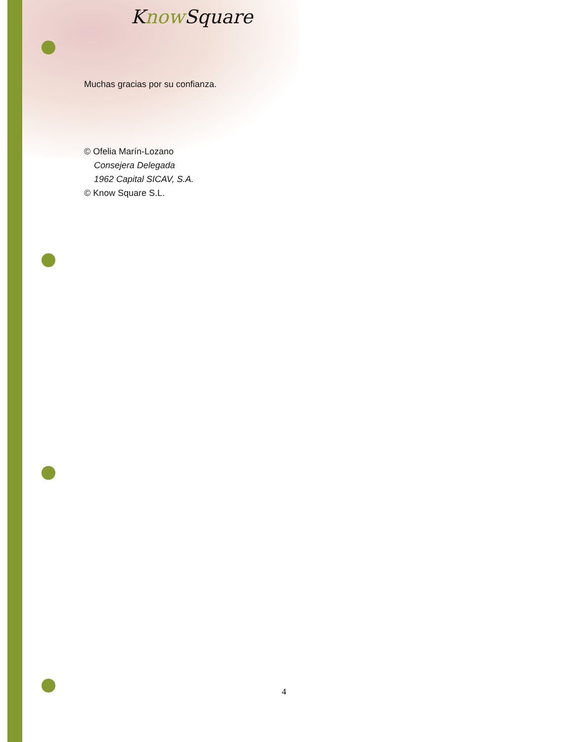Know Square
Muchas gracias por su confianza.
© Ofelia Marín-Lozano
Consejera Delegada
1962 Capital SICAV, S.A.
© Know Square S.L.
4